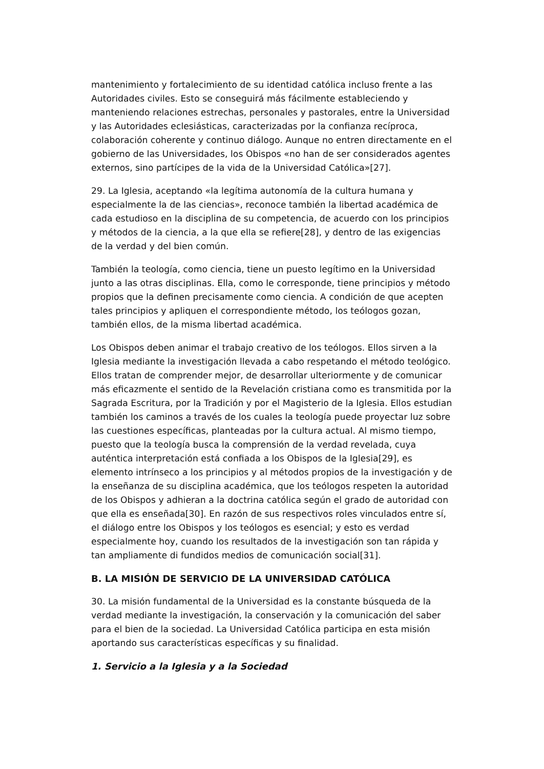mantenimiento y fortalecimiento de su identidad católica incluso frente a las Autoridades civiles. Esto se conseguirá más fácilmente estableciendo y manteniendo relaciones estrechas, personales y pastorales, entre la Universidad y las Autoridades eclesiásticas, caracterizadas por la confianza recíproca, colaboración coherente y continuo diálogo. Aunque no entren directamente en el gobierno de las Universidades, los Obispos «no han de ser considerados agentes externos, sino partícipes de la vida de la Universidad Católica»[27].
29. La Iglesia, aceptando «la legítima autonomía de la cultura humana y especialmente la de las ciencias», reconoce también la libertad académica de cada estudioso en la disciplina de su competencia, de acuerdo con los principios y métodos de la ciencia, a la que ella se refiere[28], y dentro de las exigencias de la verdad y del bien común.
También la teología, como ciencia, tiene un puesto legítimo en la Universidad junto a las otras disciplinas. Ella, como le corresponde, tiene principios y método propios que la definen precisamente como ciencia. A condición de que acepten tales principios y apliquen el correspondiente método, los teólogos gozan, también ellos, de la misma libertad académica.
Los Obispos deben animar el trabajo creativo de los teólogos. Ellos sirven a la Iglesia mediante la investigación llevada a cabo respetando el método teológico. Ellos tratan de comprender mejor, de desarrollar ulteriormente y de comunicar más eficazmente el sentido de la Revelación cristiana como es transmitida por la Sagrada Escritura, por la Tradición y por el Magisterio de la Iglesia. Ellos estudian también los caminos a través de los cuales la teología puede proyectar luz sobre las cuestiones específicas, planteadas por la cultura actual. Al mismo tiempo, puesto que la teología busca la comprensión de la verdad revelada, cuya auténtica interpretación está confiada a los Obispos de la Iglesia[29], es elemento intrínseco a los principios y al métodos propios de la investigación y de la enseñanza de su disciplina académica, que los teólogos respeten la autoridad de los Obispos y adhieran a la doctrina católica según el grado de autoridad con que ella es enseñada[30]. En razón de sus respectivos roles vinculados entre sí, el diálogo entre los Obispos y los teólogos es esencial; y esto es verdad especialmente hoy, cuando los resultados de la investigación son tan rápida y tan ampliamente di fundidos medios de comunicación social[31].
B. LA MISIÓN DE SERVICIO DE LA UNIVERSIDAD CATÓLICA
30. La misión fundamental de la Universidad es la constante búsqueda de la verdad mediante la investigación, la conservación y la comunicación del saber para el bien de la sociedad. La Universidad Católica participa en esta misión aportando sus características específicas y su finalidad.
1. Servicio a la Iglesia y a la Sociedad